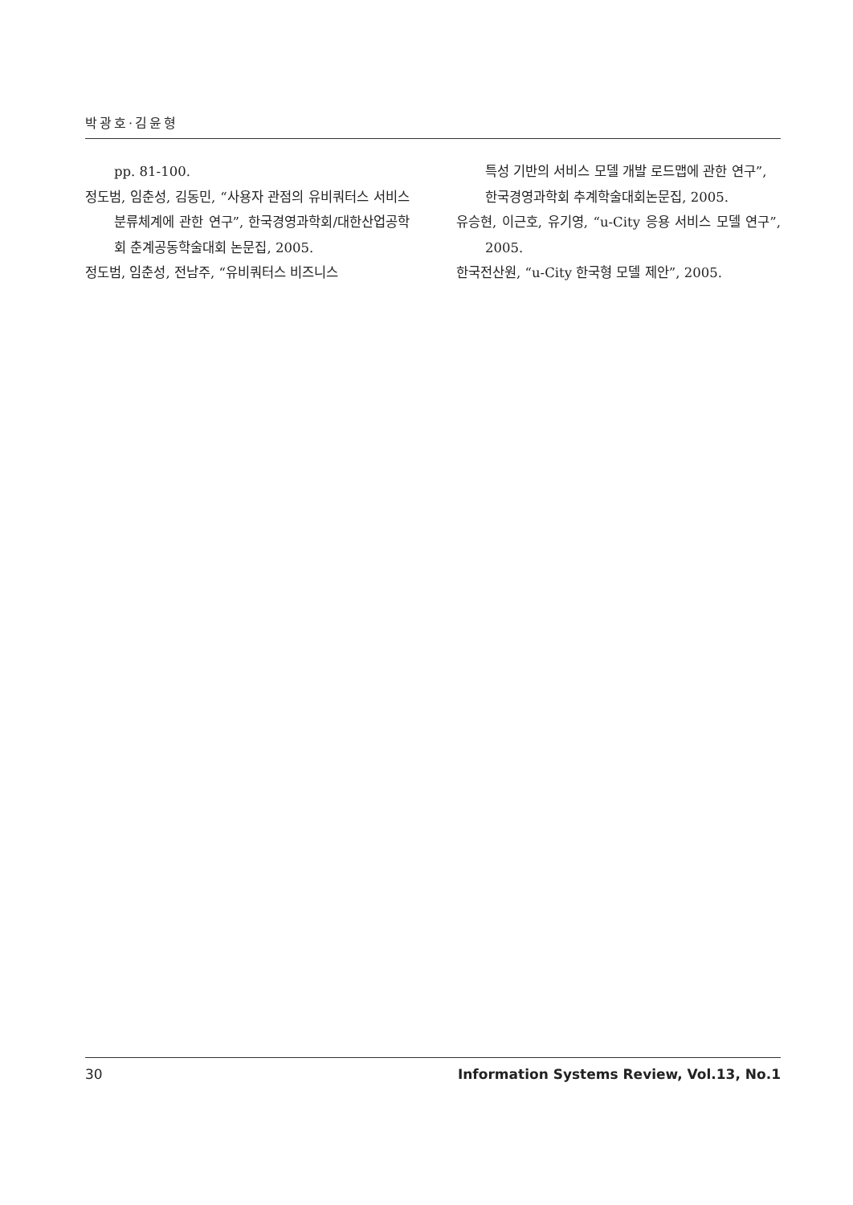박광호·김윤형
pp. 81-100.
정도범, 임춘성, 김동민, “사용자 관점의 유비쿼터스 서비스 분류체계에 관한 연구”, 한국경영과학회/대한산업공학회 춘계공동학술대회 논문집, 2005.
정도범, 임춘성, 전남주, “유비쿼터스 비즈니스
특성 기반의 서비스 모델 개발 로드맵에 관한 연구”, 한국경영과학회 추계학술대회논문집, 2005.
유승현, 이근호, 유기영, “u-City 응용 서비스 모델 연구”, 2005.
한국전산원, “u-City 한국형 모델 제안”, 2005.
30 Information Systems Review, Vol.13, No.1